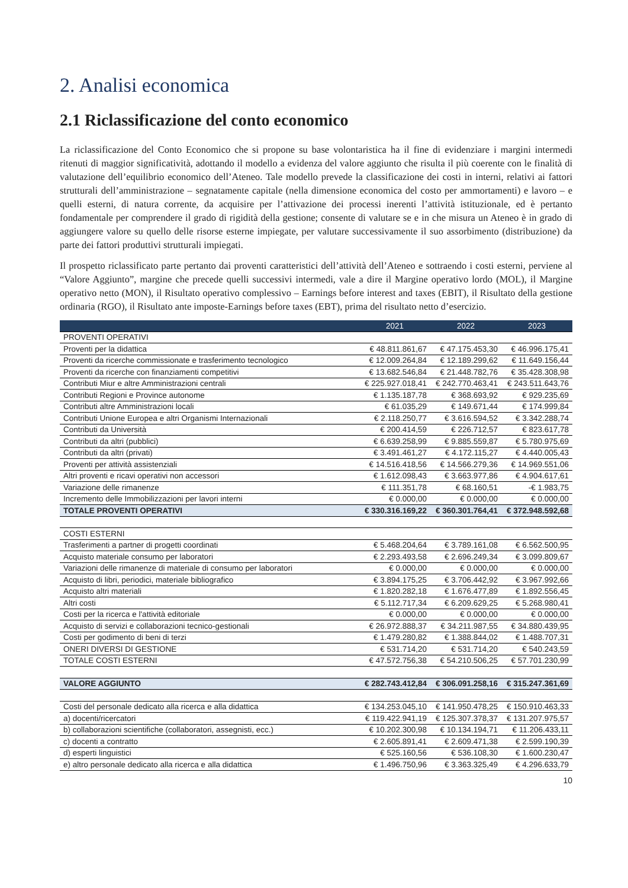2. Analisi economica
2.1 Riclassificazione del conto economico
La riclassificazione del Conto Economico che si propone su base volontaristica ha il fine di evidenziare i margini intermedi ritenuti di maggior significatività, adottando il modello a evidenza del valore aggiunto che risulta il più coerente con le finalità di valutazione dell’equilibrio economico dell’Ateneo. Tale modello prevede la classificazione dei costi in interni, relativi ai fattori strutturali dell’amministrazione – segnatamente capitale (nella dimensione economica del costo per ammortamenti) e lavoro – e quelli esterni, di natura corrente, da acquisire per l’attivazione dei processi inerenti l’attività istituzionale, ed è pertanto fondamentale per comprendere il grado di rigidità della gestione; consente di valutare se e in che misura un Ateneo è in grado di aggiungere valore su quello delle risorse esterne impiegate, per valutare successivamente il suo assorbimento (distribuzione) da parte dei fattori produttivi strutturali impiegati.
Il prospetto riclassificato parte pertanto dai proventi caratteristici dell’attività dell’Ateneo e sottraendo i costi esterni, perviene al “Valore Aggiunto”, margine che precede quelli successivi intermedi, vale a dire il Margine operativo lordo (MOL), il Margine operativo netto (MON), il Risultato operativo complessivo – Earnings before interest and taxes (EBIT), il Risultato della gestione ordinaria (RGO), il Risultato ante imposte-Earnings before taxes (EBT), prima del risultato netto d’esercizio.
| | 2021 | 2022 | 2023 |
| --- | --- | --- | --- |
| PROVENTI OPERATIVI | | | |
| Proventi per la didattica | € 48.811.861,67 | € 47.175.453,30 | € 46.996.175,41 |
| Proventi da ricerche commissionate e trasferimento tecnologico | € 12.009.264,84 | € 12.189.299,62 | € 11.649.156,44 |
| Proventi da ricerche con finanziamenti competitivi | € 13.682.546,84 | € 21.448.782,76 | € 35.428.308,98 |
| Contributi Miur e altre Amministrazioni centrali | € 225.927.018,41 | € 242.770.463,41 | € 243.511.643,76 |
| Contributi Regioni e Province autonome | € 1.135.187,78 | € 368.693,92 | € 929.235,69 |
| Contributi altre Amministrazioni locali | € 61.035,29 | € 149.671,44 | € 174.999,84 |
| Contributi Unione Europea e altri Organismi Internazionali | € 2.118.250,77 | € 3.616.594,52 | € 3.342.288,74 |
| Contributi da Università | € 200.414,59 | € 226.712,57 | € 823.617,78 |
| Contributi da altri (pubblici) | € 6.639.258,99 | € 9.885.559,87 | € 5.780.975,69 |
| Contributi da altri (privati) | € 3.491.461,27 | € 4.172.115,27 | € 4.440.005,43 |
| Proventi per attività assistenziali | € 14.516.418,56 | € 14.566.279,36 | € 14.969.551,06 |
| Altri proventi e ricavi operativi non accessori | € 1.612.098,43 | € 3.663.977,86 | € 4.904.617,61 |
| Variazione delle rimanenze | € 111.351,78 | € 68.160,51 | -€ 1.983,75 |
| Incremento delle Immobilizzazioni per lavori interni | € 0.000,00 | € 0.000,00 | € 0.000,00 |
| TOTALE PROVENTI OPERATIVI | € 330.316.169,22 | € 360.301.764,41 | € 372.948.592,68 |
| COSTI ESTERNI | | | |
| Trasferimenti a partner di progetti coordinati | € 5.468.204,64 | € 3.789.161,08 | € 6.562.500,95 |
| Acquisto materiale consumo per laboratori | € 2.293.493,58 | € 2.696.249,34 | € 3.099.809,67 |
| Variazioni delle rimanenze di materiale di consumo per laboratori | € 0.000,00 | € 0.000,00 | € 0.000,00 |
| Acquisto di libri, periodici, materiale bibliografico | € 3.894.175,25 | € 3.706.442,92 | € 3.967.992,66 |
| Acquisto altri materiali | € 1.820.282,18 | € 1.676.477,89 | € 1.892.556,45 |
| Altri costi | € 5.112.717,34 | € 6.209.629,25 | € 5.268.980,41 |
| Costi per la ricerca e l'attività editoriale | € 0.000,00 | € 0.000,00 | € 0.000,00 |
| Acquisto di servizi e collaborazioni tecnico-gestionali | € 26.972.888,37 | € 34.211.987,55 | € 34.880.439,95 |
| Costi per godimento di beni di terzi | € 1.479.280,82 | € 1.388.844,02 | € 1.488.707,31 |
| ONERI DIVERSI DI GESTIONE | € 531.714,20 | € 531.714,20 | € 540.243,59 |
| TOTALE COSTI ESTERNI | € 47.572.756,38 | € 54.210.506,25 | € 57.701.230,99 |
| VALORE AGGIUNTO | € 282.743.412,84 | € 306.091.258,16 | € 315.247.361,69 |
| Costi del personale dedicato alla ricerca e alla didattica | € 134.253.045,10 | € 141.950.478,25 | € 150.910.463,33 |
| a) docenti/ricercatori | € 119.422.941,19 | € 125.307.378,37 | € 131.207.975,57 |
| b) collaborazioni scientifiche (collaboratori, assegnisti, ecc.) | € 10.202.300,98 | € 10.134.194,71 | € 11.206.433,11 |
| c) docenti a contratto | € 2.605.891,41 | € 2.609.471,38 | € 2.599.190,39 |
| d) esperti linguistici | € 525.160,56 | € 536.108,30 | € 1.600.230,47 |
| e) altro personale dedicato alla ricerca e alla didattica | € 1.496.750,96 | € 3.363.325,49 | € 4.296.633,79 |
10